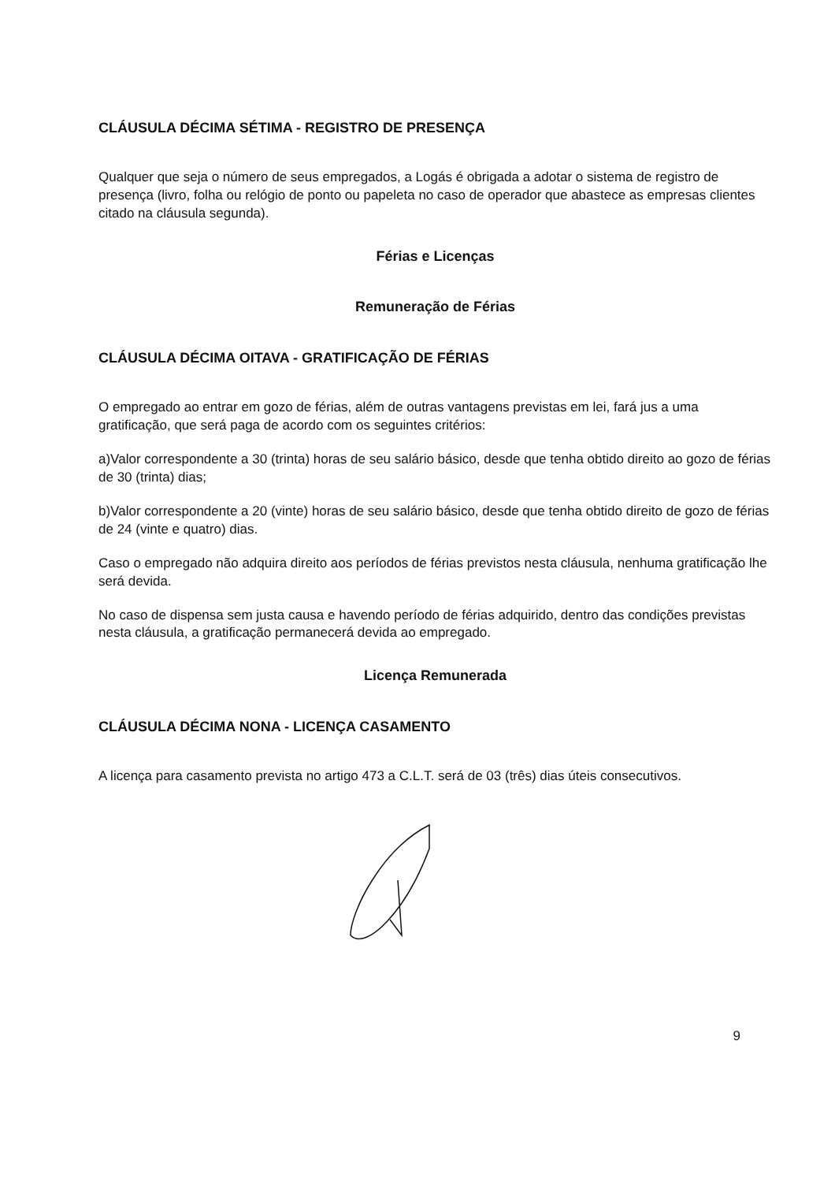CLÁUSULA DÉCIMA SÉTIMA - REGISTRO DE PRESENÇA
Qualquer que seja o número de seus empregados, a Logás é obrigada a adotar o sistema de registro de presença (livro, folha ou relógio de ponto ou papeleta no caso de operador que abastece as empresas clientes citado na cláusula segunda).
Férias e Licenças
Remuneração de Férias
CLÁUSULA DÉCIMA OITAVA - GRATIFICAÇÃO DE FÉRIAS
O empregado ao entrar em gozo de férias, além de outras vantagens previstas em lei, fará jus a uma gratificação, que será paga de acordo com os seguintes critérios:
a)Valor correspondente a 30 (trinta) horas de seu salário básico, desde que tenha obtido direito ao gozo de férias de 30 (trinta) dias;
b)Valor correspondente a 20 (vinte) horas de seu salário básico, desde que tenha obtido direito de gozo de férias de 24 (vinte e quatro) dias.
Caso o empregado não adquira direito aos períodos de férias previstos nesta cláusula, nenhuma gratificação lhe será devida.
No caso de dispensa sem justa causa e havendo período de férias adquirido, dentro das condições previstas nesta cláusula, a gratificação permanecerá devida ao empregado.
Licença Remunerada
CLÁUSULA DÉCIMA NONA - LICENÇA CASAMENTO
A licença para casamento prevista no artigo 473 a C.L.T. será de 03 (três) dias úteis consecutivos.
9